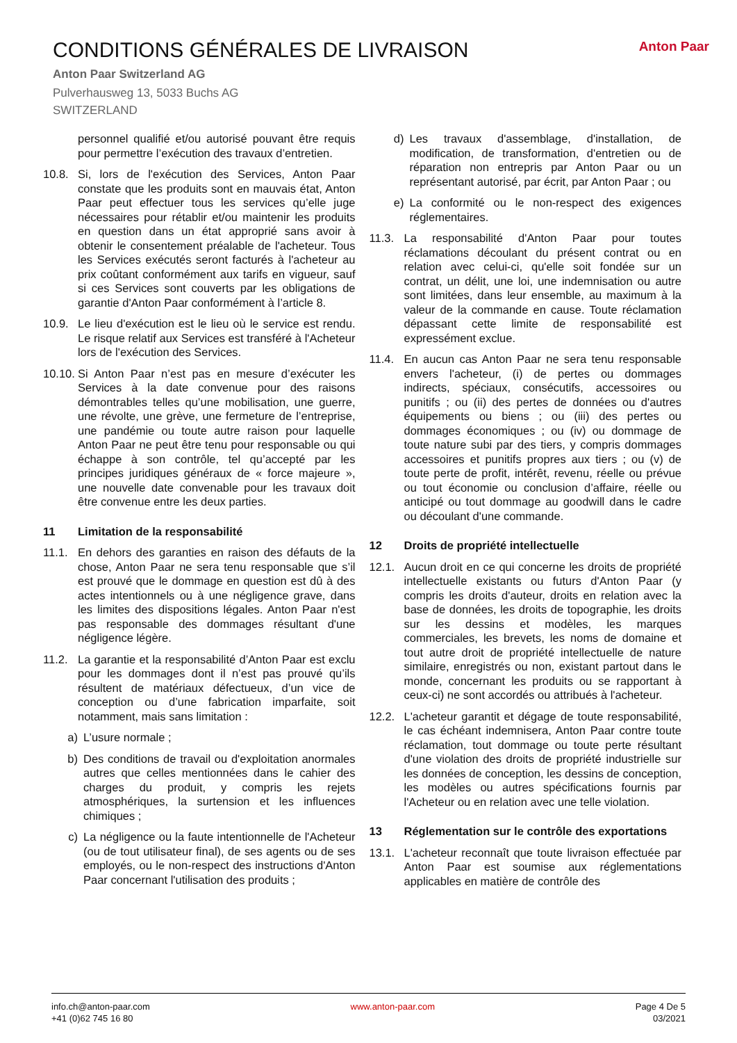Anton Paar
CONDITIONS GÉNÉRALES DE LIVRAISON
Anton Paar Switzerland AG
Pulverhausweg 13, 5033 Buchs AG
SWITZERLAND
personnel qualifié et/ou autorisé pouvant être requis pour permettre l’exécution des travaux d’entretien.
10.8. Si, lors de l'exécution des Services, Anton Paar constate que les produits sont en mauvais état, Anton Paar peut effectuer tous les services qu’elle juge nécessaires pour rétablir et/ou maintenir les produits en question dans un état approprié sans avoir à obtenir le consentement préalable de l'acheteur. Tous les Services exécutés seront facturés à l'acheteur au prix coûtant conformément aux tarifs en vigueur, sauf si ces Services sont couverts par les obligations de garantie d'Anton Paar conformément à l’article 8.
10.9. Le lieu d'exécution est le lieu où le service est rendu. Le risque relatif aux Services est transféré à l'Acheteur lors de l'exécution des Services.
10.10. Si Anton Paar n’est pas en mesure d’exécuter les Services à la date convenue pour des raisons démontrables telles qu’une mobilisation, une guerre, une révolte, une grève, une fermeture de l’entreprise, une pandémie ou toute autre raison pour laquelle Anton Paar ne peut être tenu pour responsable ou qui échappe à son contrôle, tel qu’accepté par les principes juridiques généraux de « force majeure », une nouvelle date convenable pour les travaux doit être convenue entre les deux parties.
11 Limitation de la responsabilité
11.1. En dehors des garanties en raison des défauts de la chose, Anton Paar ne sera tenu responsable que s’il est prouvé que le dommage en question est dû à des actes intentionnels ou à une négligence grave, dans les limites des dispositions légales. Anton Paar n'est pas responsable des dommages résultant d'une négligence légère.
11.2. La garantie et la responsabilité d’Anton Paar est exclu pour les dommages dont il n’est pas prouvé qu’ils résultent de matériaux défectueux, d’un vice de conception ou d’une fabrication imparfaite, soit notamment, mais sans limitation :
a) L’usure normale ;
b) Des conditions de travail ou d'exploitation anormales autres que celles mentionnées dans le cahier des charges du produit, y compris les rejets atmosphériques, la surtension et les influences chimiques ;
c) La négligence ou la faute intentionnelle de l'Acheteur (ou de tout utilisateur final), de ses agents ou de ses employés, ou le non-respect des instructions d'Anton Paar concernant l'utilisation des produits ;
d) Les travaux d'assemblage, d'installation, de modification, de transformation, d'entretien ou de réparation non entrepris par Anton Paar ou un représentant autorisé, par écrit, par Anton Paar ; ou
e) La conformité ou le non-respect des exigences réglementaires.
11.3. La responsabilité d'Anton Paar pour toutes réclamations découlant du présent contrat ou en relation avec celui-ci, qu'elle soit fondée sur un contrat, un délit, une loi, une indemnisation ou autre sont limitées, dans leur ensemble, au maximum à la valeur de la commande en cause. Toute réclamation dépassant cette limite de responsabilité est expressément exclue.
11.4. En aucun cas Anton Paar ne sera tenu responsable envers l'acheteur, (i) de pertes ou dommages indirects, spéciaux, consécutifs, accessoires ou punitifs ; ou (ii) des pertes de données ou d'autres équipements ou biens ; ou (iii) des pertes ou dommages économiques ; ou (iv) ou dommage de toute nature subi par des tiers, y compris dommages accessoires et punitifs propres aux tiers ; ou (v) de toute perte de profit, intérêt, revenu, réelle ou prévue ou tout économie ou conclusion d’affaire, réelle ou anticipé ou tout dommage au goodwill dans le cadre ou découlant d'une commande.
12 Droits de propriété intellectuelle
12.1. Aucun droit en ce qui concerne les droits de propriété intellectuelle existants ou futurs d'Anton Paar (y compris les droits d'auteur, droits en relation avec la base de données, les droits de topographie, les droits sur les dessins et modèles, les marques commerciales, les brevets, les noms de domaine et tout autre droit de propriété intellectuelle de nature similaire, enregistrés ou non, existant partout dans le monde, concernant les produits ou se rapportant à ceux-ci) ne sont accordés ou attribués à l'acheteur.
12.2. L'acheteur garantit et dégage de toute responsabilité, le cas échéant indemnisera, Anton Paar contre toute réclamation, tout dommage ou toute perte résultant d'une violation des droits de propriété industrielle sur les données de conception, les dessins de conception, les modèles ou autres spécifications fournis par l'Acheteur ou en relation avec une telle violation.
13 Réglementation sur le contrôle des exportations
13.1. L'acheteur reconnaît que toute livraison effectuée par Anton Paar est soumise aux réglementations applicables en matière de contrôle des
info.ch@anton-paar.com
+41 (0)62 745 16 80
www.anton-paar.com Page 4 De 5
03/2021